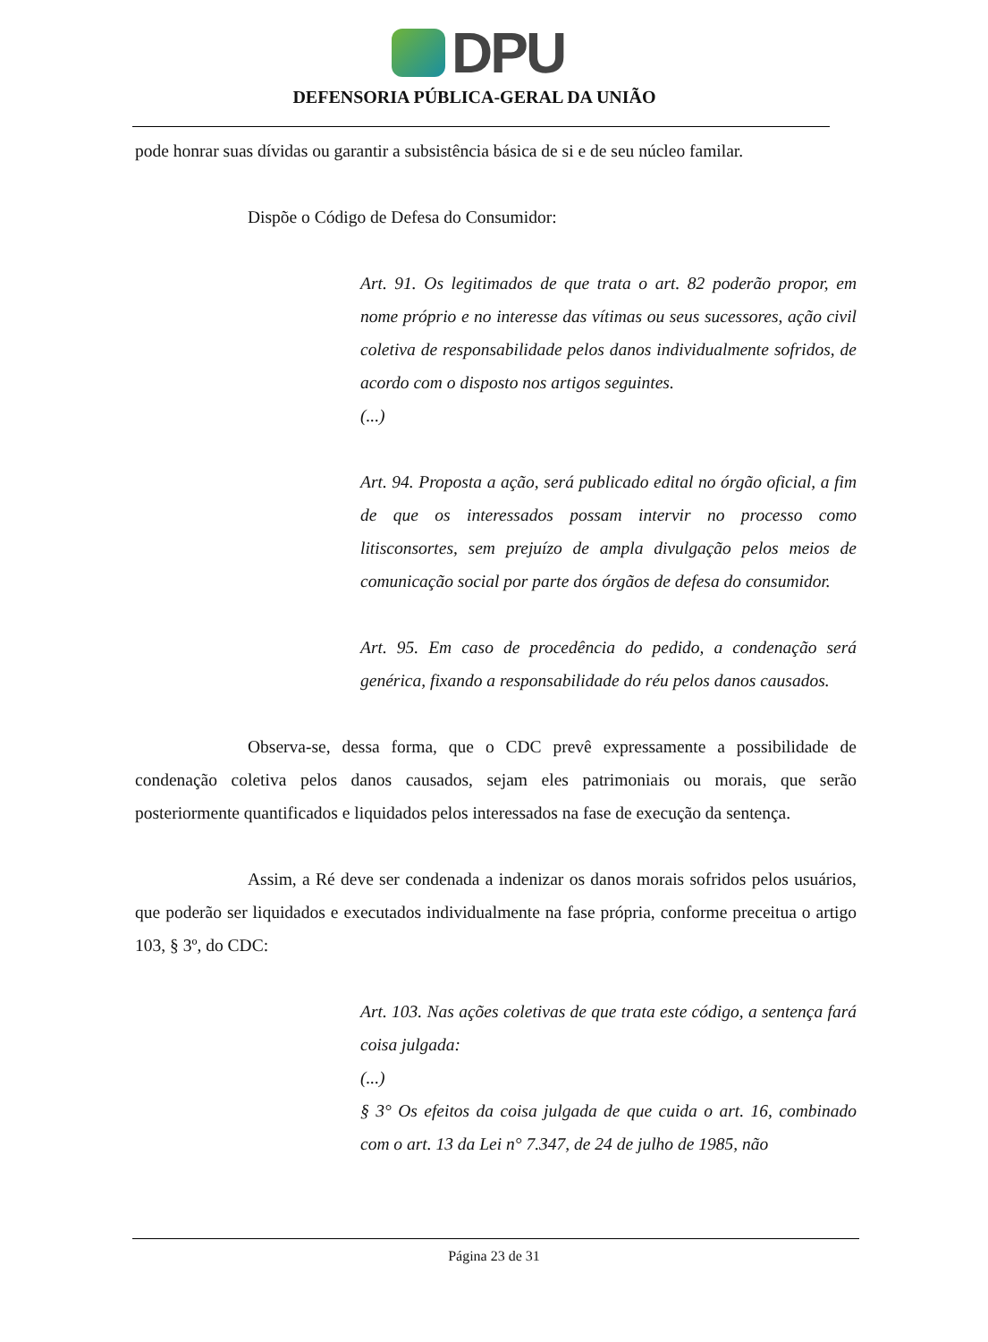DPU
DEFENSORIA PÚBLICA-GERAL DA UNIÃO
pode honrar suas dívidas ou garantir a subsistência básica de si e de seu núcleo familar.
Dispõe o Código de Defesa do Consumidor:
Art. 91. Os legitimados de que trata o art. 82 poderão propor, em nome próprio e no interesse das vítimas ou seus sucessores, ação civil coletiva de responsabilidade pelos danos individualmente sofridos, de acordo com o disposto nos artigos seguintes.
(...)
Art. 94. Proposta a ação, será publicado edital no órgão oficial, a fim de que os interessados possam intervir no processo como litisconsortes, sem prejuízo de ampla divulgação pelos meios de comunicação social por parte dos órgãos de defesa do consumidor.
Art. 95. Em caso de procedência do pedido, a condenação será genérica, fixando a responsabilidade do réu pelos danos causados.
Observa-se, dessa forma, que o CDC prevê expressamente a possibilidade de condenação coletiva pelos danos causados, sejam eles patrimoniais ou morais, que serão posteriormente quantificados e liquidados pelos interessados na fase de execução da sentença.
Assim, a Ré deve ser condenada a indenizar os danos morais sofridos pelos usuários, que poderão ser liquidados e executados individualmente na fase própria, conforme preceitua o artigo 103, § 3º, do CDC:
Art. 103. Nas ações coletivas de que trata este código, a sentença fará coisa julgada:
(...)
§ 3° Os efeitos da coisa julgada de que cuida o art. 16, combinado com o art. 13 da Lei n° 7.347, de 24 de julho de 1985, não
Página 23 de 31